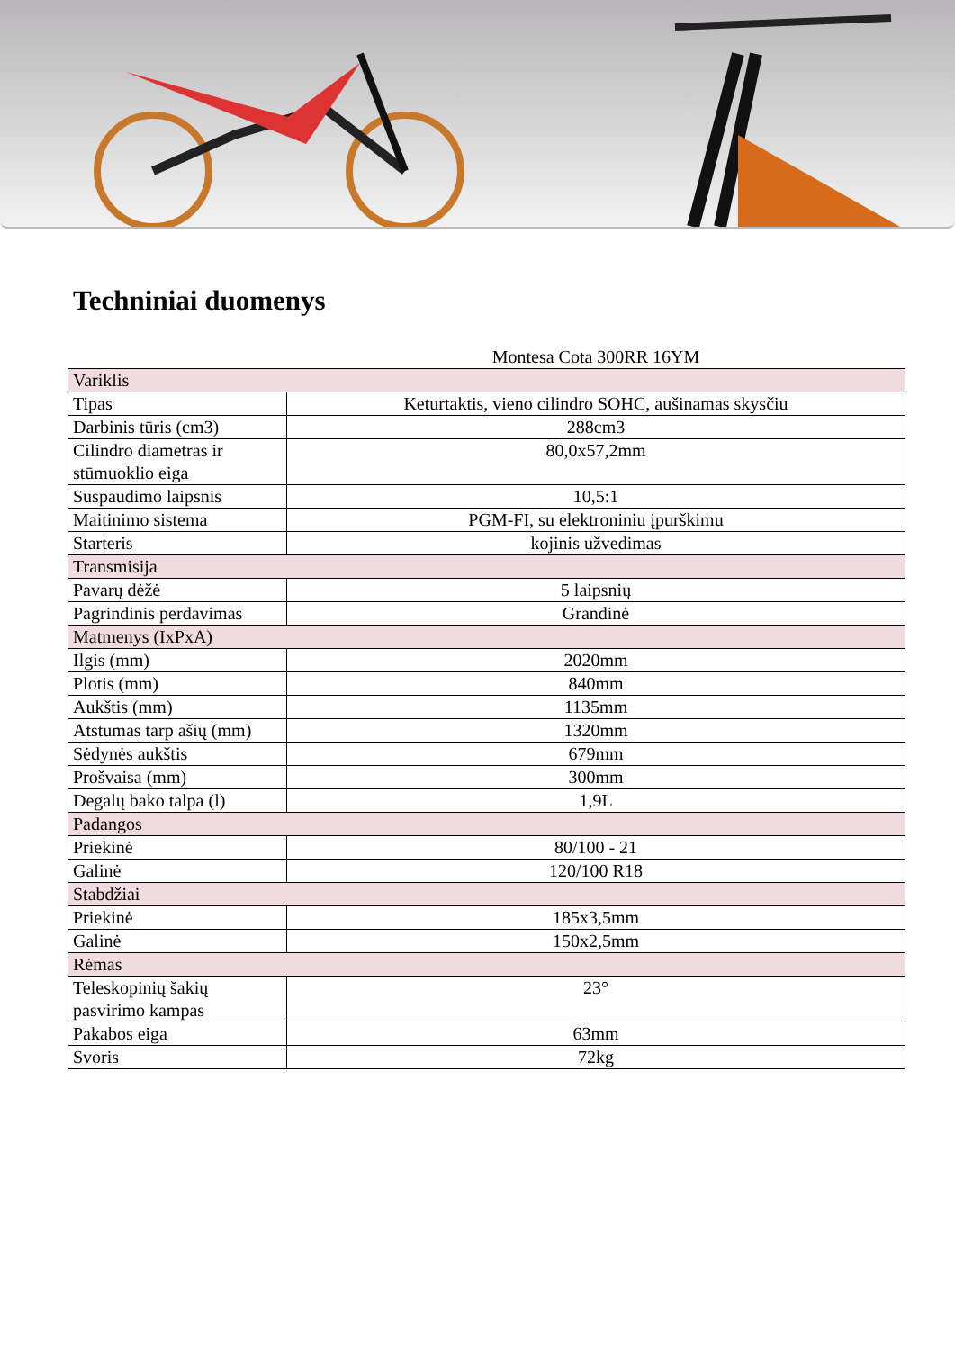Techniniai duomenys
| | Montesa Cota 300RR 16YM |
| Variklis | |
| Tipas | Keturtaktis, vieno cilindro SOHC, aušinamas skysčiu |
| Darbinis tūris (cm3) | 288cm3 |
| Cilindro diametras ir stūmuoklio eiga | 80,0x57,2mm |
| Suspaudimo laipsnis | 10,5:1 |
| Maitinimo sistema | PGM-FI, su elektroniniu įpurškimu |
| Starteris | kojinis užvedimas |
| Transmisija | |
| Pavarų dėžė | 5 laipsnių |
| Pagrindinis perdavimas | Grandinė |
| Matmenys (IxPxA) | |
| Ilgis (mm) | 2020mm |
| Plotis (mm) | 840mm |
| Aukštis (mm) | 1135mm |
| Atstumas tarp ašių (mm) | 1320mm |
| Sėdynės aukštis | 679mm |
| Prošvaisa (mm) | 300mm |
| Degalų bako talpa (l) | 1,9L |
| Padangos | |
| Priekinė | 80/100 - 21 |
| Galinė | 120/100 R18 |
| Stabdžiai | |
| Priekinė | 185x3,5mm |
| Galinė | 150x2,5mm |
| Rėmas | |
| Teleskopinių šakių pasvirimo kampas | 23° |
| Pakabos eiga | 63mm |
| Svoris | 72kg |